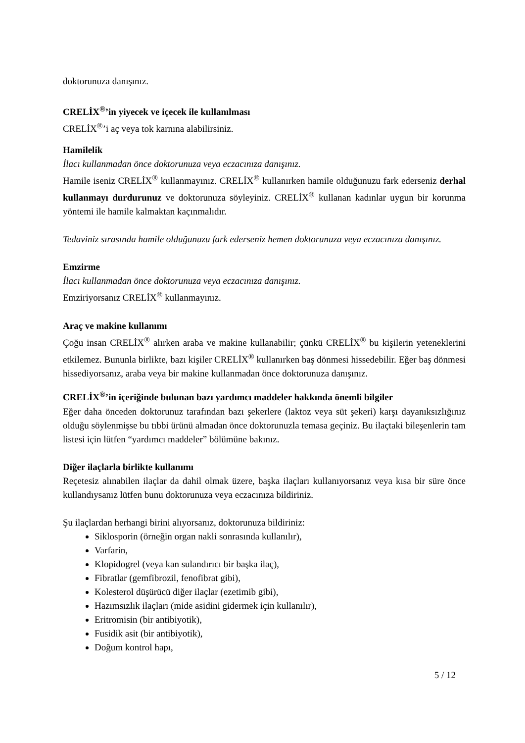doktorunuza danışınız.
CRELİX<sup>®</sup>’in yiyecek ve içecek ile kullanılması
CRELİX<sup>®</sup>’i aç veya tok karnına alabilirsiniz.
Hamilelik
İlacı kullanmadan önce doktorunuza veya eczacınıza danışınız.
Hamile iseniz CRELİX<sup>®</sup> kullanmayınız. CRELİX<sup>®</sup> kullanırken hamile olduğunuzu fark ederseniz derhal kullanmayı durdurunuz ve doktorunuza söyleyiniz. CRELİX<sup>®</sup> kullanan kadınlar uygun bir korunma yöntemi ile hamile kalmaktan kaçınmalıdır.
Tedaviniz sırasında hamile olduğunuzu fark ederseniz hemen doktorunuza veya eczacınıza danışınız.
Emzirme
İlacı kullanmadan önce doktorunuza veya eczacınıza danışınız.
Emziriyorsanız CRELİX<sup>®</sup> kullanmayınız.
Araç ve makine kullanımı
Çoğu insan CRELİX<sup>®</sup> alırken araba ve makine kullanabilir; çünkü CRELİX<sup>®</sup> bu kişilerin yeteneklerini etkilemez. Bununla birlikte, bazı kişiler CRELİX<sup>®</sup> kullanırken baş dönmesi hissedebilir. Eğer baş dönmesi hissediyorsanız, araba veya bir makine kullanmadan önce doktorunuza danışınız.
CRELİX<sup>®</sup>’in içeriğinde bulunan bazı yardımcı maddeler hakkında önemli bilgiler
Eğer daha önceden doktorunuz tarafından bazı şekerlere (laktoz veya süt şekeri) karşı dayanıksızlığınız olduğu söylenmişse bu tıbbi ürünü almadan önce doktorunuzla temasa geçiniz. Bu ilaçtaki bileşenlerin tam listesi için lütfen “yardımcı maddeler” bölümüne bakınız.
Diğer ilaçlarla birlikte kullanımı
Reçetesiz alınabilen ilaçlar da dahil olmak üzere, başka ilaçları kullanıyorsanız veya kısa bir süre önce kullandıysanız lütfen bunu doktorunuza veya eczacınıza bildiriniz.
Şu ilaçlardan herhangi birini alıyorsanız, doktorunuza bildiriniz:
Siklosporin (örneğin organ nakli sonrasında kullanılır),
Varfarin,
Klopidogrel (veya kan sulandırıcı bir başka ilaç),
Fibratlar (gemfibrozil, fenofibrat gibi),
Kolesterol düşürücü diğer ilaçlar (ezetimib gibi),
Hazımsızlık ilaçları (mide asidini gidermek için kullanılır),
Eritromisin (bir antibiyotik),
Fusidik asit (bir antibiyotik),
Doğum kontrol hapı,
5 / 12